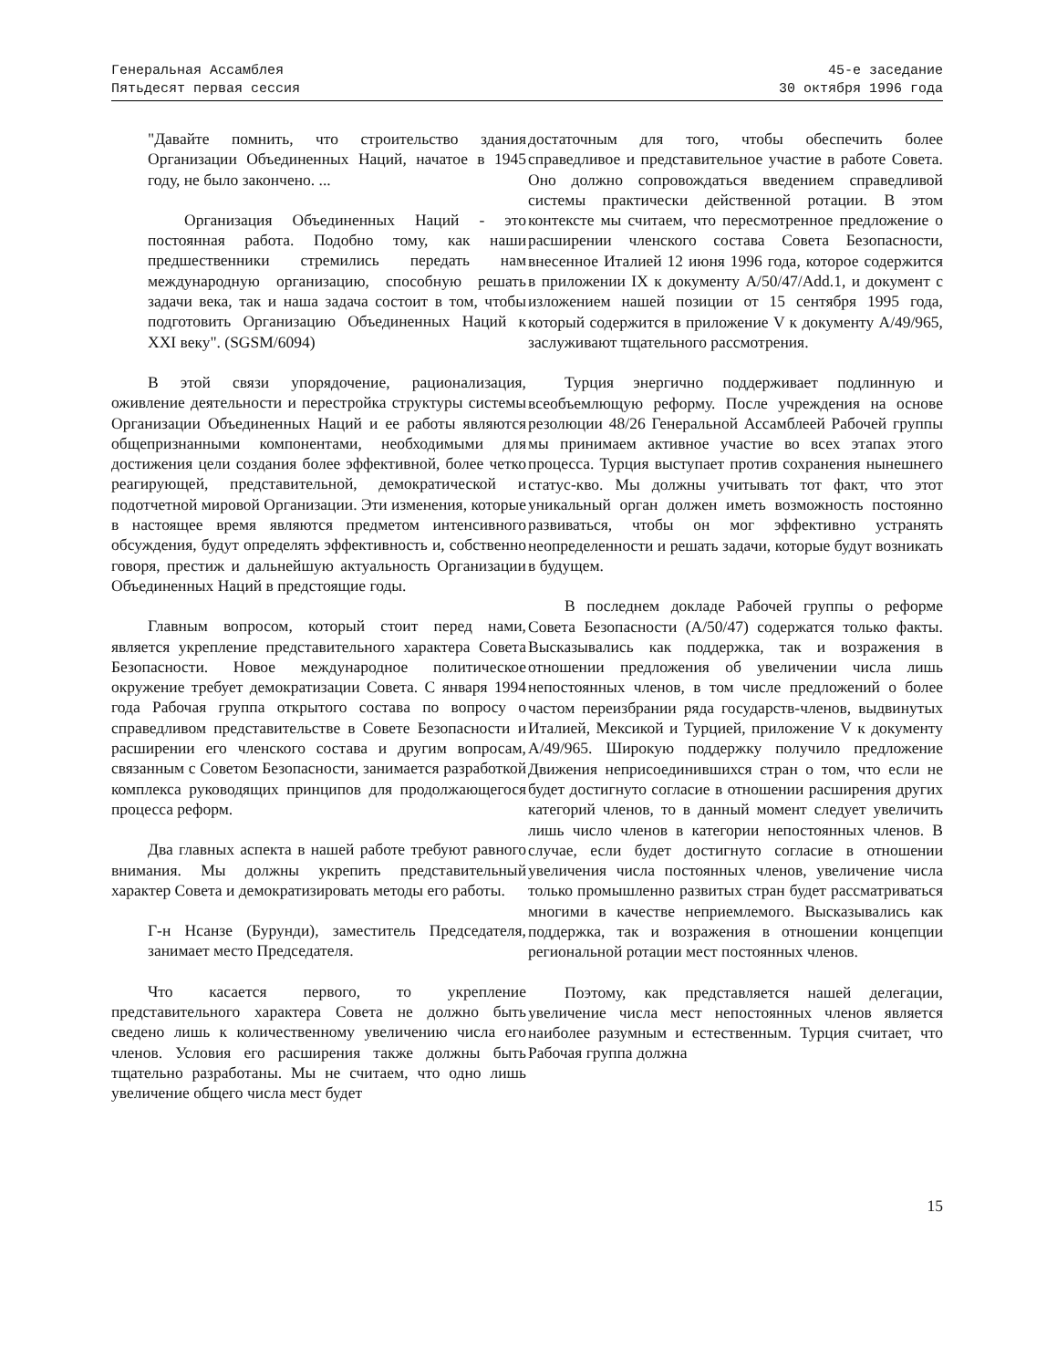Генеральная Ассамблея
Пятьдесят первая сессия
45-е заседание
30 октября 1996 года
"Давайте помнить, что строительство здания Организации Объединенных Наций, начатое в 1945 году, не было закончено. ...
Организация Объединенных Наций - это постоянная работа. Подобно тому, как наши предшественники стремились передать нам международную организацию, способную решать задачи века, так и наша задача состоит в том, чтобы подготовить Организацию Объединенных Наций к XXI веку". (SGSM/6094)
В этой связи упорядочение, рационализация, оживление деятельности и перестройка структуры системы Организации Объединенных Наций и ее работы являются общепризнанными компонентами, необходимыми для достижения цели создания более эффективной, более четко реагирующей, представительной, демократической и подотчетной мировой Организации. Эти изменения, которые в настоящее время являются предметом интенсивного обсуждения, будут определять эффективность и, собственно говоря, престиж и дальнейшую актуальность Организации Объединенных Наций в предстоящие годы.
Главным вопросом, который стоит перед нами, является укрепление представительного характера Совета Безопасности. Новое международное политическое окружение требует демократизации Совета. С января 1994 года Рабочая группа открытого состава по вопросу о справедливом представительстве в Совете Безопасности и расширении его членского состава и другим вопросам, связанным с Советом Безопасности, занимается разработкой комплекса руководящих принципов для продолжающегося процесса реформ.
Два главных аспекта в нашей работе требуют равного внимания. Мы должны укрепить представительный характер Совета и демократизировать методы его работы.
Г-н Нсанзе (Бурунди), заместитель Председателя, занимает место Председателя.
Что касается первого, то укрепление представительного характера Совета не должно быть сведено лишь к количественному увеличению числа его членов. Условия его расширения также должны быть тщательно разработаны. Мы не считаем, что одно лишь увеличение общего числа мест будет
достаточным для того, чтобы обеспечить более справедливое и представительное участие в работе Совета. Оно должно сопровождаться введением справедливой системы практически действенной ротации. В этом контексте мы считаем, что пересмотренное предложение о расширении членского состава Совета Безопасности, внесенное Италией 12 июня 1996 года, которое содержится в приложении IX к документу A/50/47/Add.1, и документ с изложением нашей позиции от 15 сентября 1995 года, который содержится в приложение V к документу A/49/965, заслуживают тщательного рассмотрения.
Турция энергично поддерживает подлинную и всеобъемлющую реформу. После учреждения на основе резолюции 48/26 Генеральной Ассамблеей Рабочей группы мы принимаем активное участие во всех этапах этого процесса. Турция выступает против сохранения нынешнего статус-кво. Мы должны учитывать тот факт, что этот уникальный орган должен иметь возможность постоянно развиваться, чтобы он мог эффективно устранять неопределенности и решать задачи, которые будут возникать в будущем.
В последнем докладе Рабочей группы о реформе Совета Безопасности (A/50/47) содержатся только факты. Высказывались как поддержка, так и возражения в отношении предложения об увеличении числа лишь непостоянных членов, в том числе предложений о более частом переизбрании ряда государств-членов, выдвинутых Италией, Мексикой и Турцией, приложение V к документу A/49/965. Широкую поддержку получило предложение Движения неприсоединившихся стран о том, что если не будет достигнуто согласие в отношении расширения других категорий членов, то в данный момент следует увеличить лишь число членов в категории непостоянных членов. В случае, если будет достигнуто согласие в отношении увеличения числа постоянных членов, увеличение числа только промышленно развитых стран будет рассматриваться многими в качестве неприемлемого. Высказывались как поддержка, так и возражения в отношении концепции региональной ротации мест постоянных членов.
Поэтому, как представляется нашей делегации, увеличение числа мест непостоянных членов является наиболее разумным и естественным. Турция считает, что Рабочая группа должна
15